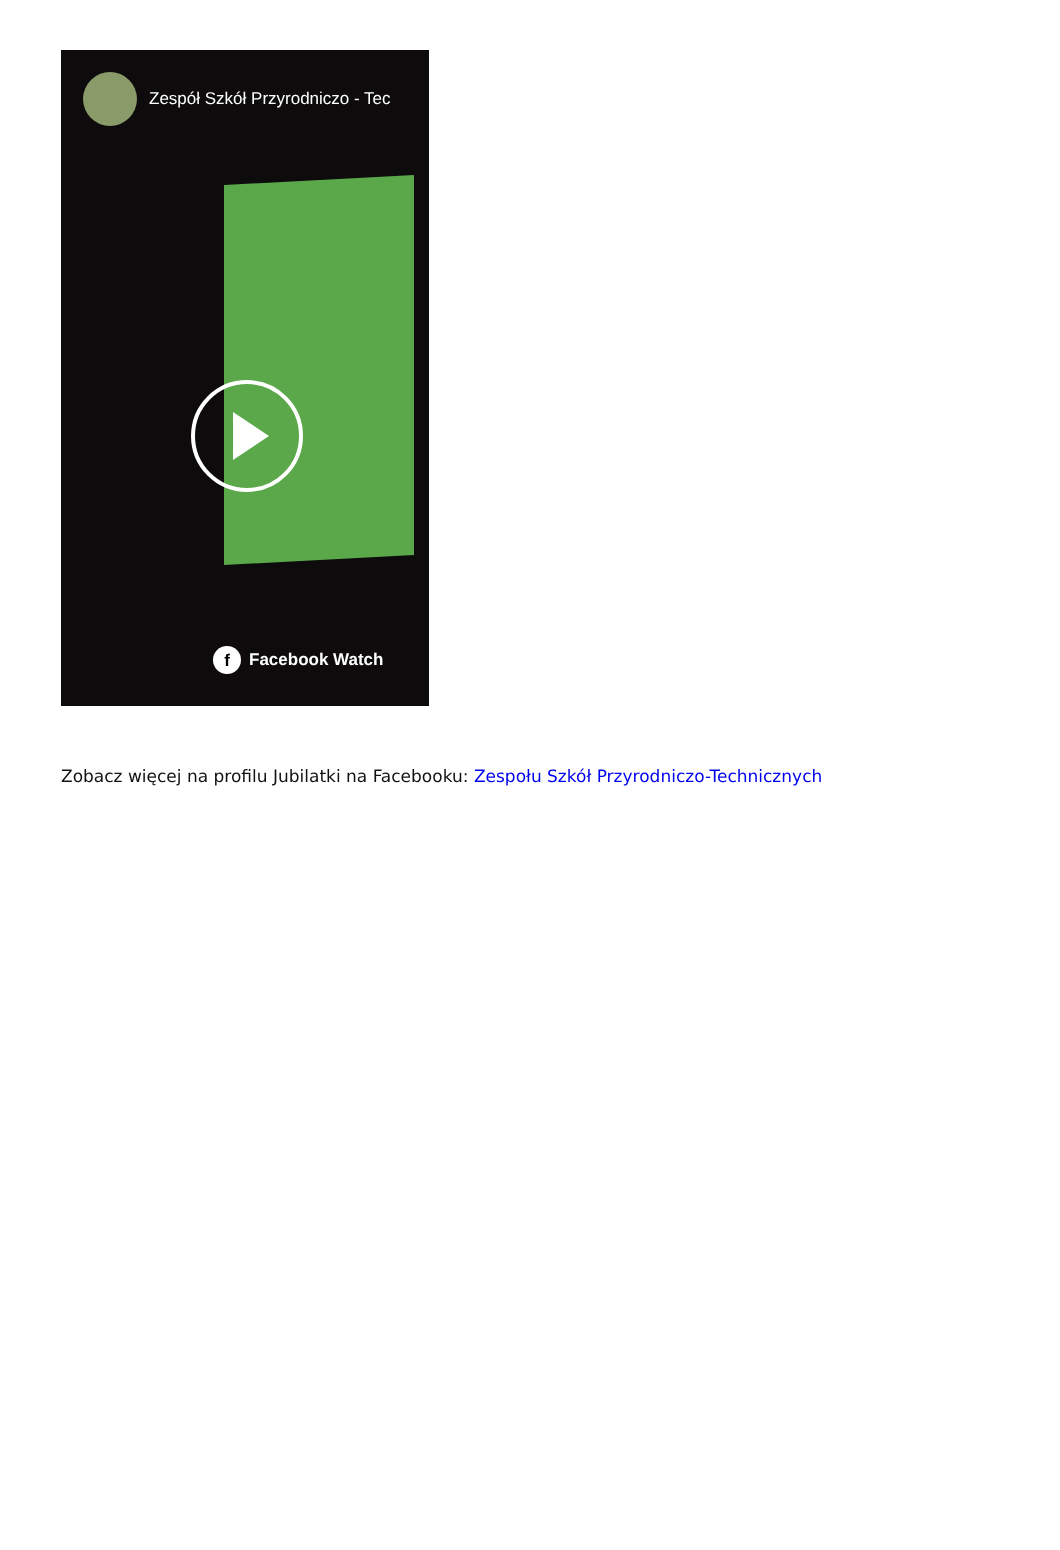Zespół Szkół Przyrodniczo - Tec
f Facebook Watch
Zobacz więcej na profilu Jubilatki na Facebooku: Zespołu Szkół Przyrodniczo-Technicznych